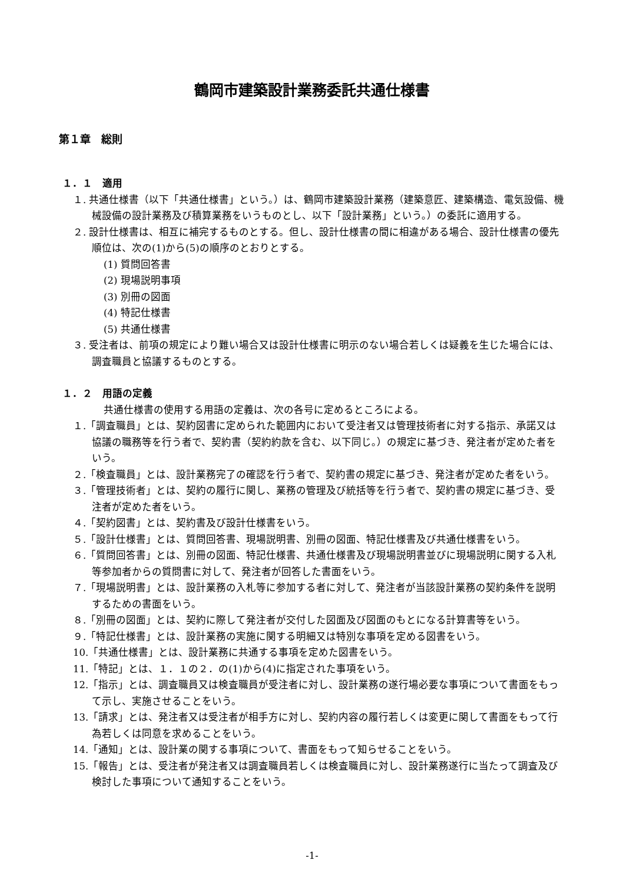鶴岡市建築設計業務委託共通仕様書
第１章　総則
１．１　適用
１. 共通仕様書（以下「共通仕様書」という。）は、鶴岡市建築設計業務（建築意匠、建築構造、電気設備、機械設備の設計業務及び積算業務をいうものとし、以下「設計業務」という。）の委託に適用する。
２. 設計仕様書は、相互に補完するものとする。但し、設計仕様書の間に相違がある場合、設計仕様書の優先順位は、次の(1)から(5)の順序のとおりとする。
(1) 質問回答書
(2) 現場説明事項
(3) 別冊の図面
(4) 特記仕様書
(5) 共通仕様書
３. 受注者は、前項の規定により難い場合又は設計仕様書に明示のない場合若しくは疑義を生じた場合には、調査職員と協議するものとする。
１．２　用語の定義
共通仕様書の使用する用語の定義は、次の各号に定めるところによる。
１.「調査職員」とは、契約図書に定められた範囲内において受注者又は管理技術者に対する指示、承諾又は協議の職務等を行う者で、契約書（契約約款を含む、以下同じ。）の規定に基づき、発注者が定めた者をいう。
２.「検査職員」とは、設計業務完了の確認を行う者で、契約書の規定に基づき、発注者が定めた者をいう。
３.「管理技術者」とは、契約の履行に関し、業務の管理及び統括等を行う者で、契約書の規定に基づき、受注者が定めた者をいう。
４.「契約図書」とは、契約書及び設計仕様書をいう。
５.「設計仕様書」とは、質問回答書、現場説明書、別冊の図面、特記仕様書及び共通仕様書をいう。
６.「質問回答書」とは、別冊の図面、特記仕様書、共通仕様書及び現場説明書並びに現場説明に関する入札等参加者からの質問書に対して、発注者が回答した書面をいう。
７.「現場説明書」とは、設計業務の入札等に参加する者に対して、発注者が当該設計業務の契約条件を説明するための書面をいう。
８.「別冊の図面」とは、契約に際して発注者が交付した図面及び図面のもとになる計算書等をいう。
９.「特記仕様書」とは、設計業務の実施に関する明細又は特別な事項を定める図書をいう。
10.「共通仕様書」とは、設計業務に共通する事項を定めた図書をいう。
11.「特記」とは、１．１の２．の(1)から(4)に指定された事項をいう。
12.「指示」とは、調査職員又は検査職員が受注者に対し、設計業務の遂行場必要な事項について書面をもって示し、実施させることをいう。
13.「請求」とは、発注者又は受注者が相手方に対し、契約内容の履行若しくは変更に関して書面をもって行為若しくは同意を求めることをいう。
14.「通知」とは、設計業の関する事項について、書面をもって知らせることをいう。
15.「報告」とは、受注者が発注者又は調査職員若しくは検査職員に対し、設計業務遂行に当たって調査及び検討した事項について通知することをいう。
-1-